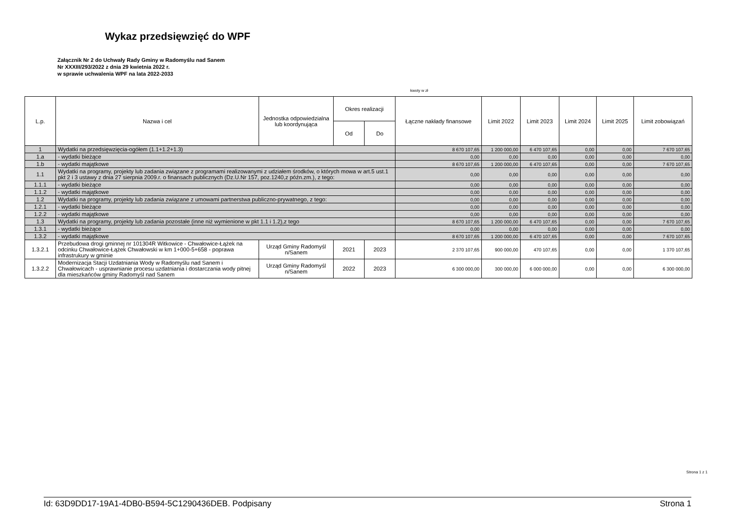Wykaz przedsięwzięć do WPF
Załącznik Nr 2 do Uchwały Rady Gminy w Radomyślu nad Sanem
Nr XXXIII/293/2022 z dnia 29 kwietnia 2022 r.
w sprawie uchwalenia WPF na lata 2022-2033
kwoty w zł
| L.p. | Nazwa i cel | Jednostka odpowiedzialna lub koordynująca | Okres realizacji | | Łączne nakłady finansowe | Limit 2022 | Limit 2023 | Limit 2024 | Limit 2025 | Limit zobowiązań |
| --- | --- | --- | --- | --- | --- | --- | --- | --- | --- | --- |
| | | | Od | Do | | | | | | |
| 1 | Wydatki na przedsięwzięcia-ogółem (1.1+1.2+1.3) | | | | 8 670 107,65 | 1 200 000,00 | 6 470 107,65 | 0,00 | 0,00 | 7 670 107,65 |
| 1.a | - wydatki bieżące | | | | 0,00 | 0,00 | 0,00 | 0,00 | 0,00 | 0,00 |
| 1.b | - wydatki majątkowe | | | | 8 670 107,65 | 1 200 000,00 | 6 470 107,65 | 0,00 | 0,00 | 7 670 107,65 |
| 1.1 | Wydatki na programy, projekty lub zadania związane z programami realizowanymi z udziałem środków, o których mowa w art.5 ust.1 pkt 2 i 3 ustawy z dnia 27 sierpnia 2009.r. o finansach publicznych (Dz.U.Nr 157, poz.1240,z późn.zm.), z tego: | | | | 0,00 | 0,00 | 0,00 | 0,00 | 0,00 | 0,00 |
| 1.1.1 | - wydatki bieżące | | | | 0,00 | 0,00 | 0,00 | 0,00 | 0,00 | 0,00 |
| 1.1.2 | - wydatki majątkowe | | | | 0,00 | 0,00 | 0,00 | 0,00 | 0,00 | 0,00 |
| 1.2 | Wydatki na programy, projekty lub zadania związane z umowami partnerstwa publiczno-prywatnego, z tego: | | | | 0,00 | 0,00 | 0,00 | 0,00 | 0,00 | 0,00 |
| 1.2.1 | - wydatki bieżące | | | | 0,00 | 0,00 | 0,00 | 0,00 | 0,00 | 0,00 |
| 1.2.2 | - wydatki majątkowe | | | | 0,00 | 0,00 | 0,00 | 0,00 | 0,00 | 0,00 |
| 1.3 | Wydatki na programy, projekty lub zadania pozostałe (inne niż wymienione w pkt 1.1 i 1.2),z tego | | | | 8 670 107,65 | 1 200 000,00 | 6 470 107,65 | 0,00 | 0,00 | 7 670 107,65 |
| 1.3.1 | - wydatki bieżące | | | | 0,00 | 0,00 | 0,00 | 0,00 | 0,00 | 0,00 |
| 1.3.2 | - wydatki majątkowe | | | | 8 670 107,65 | 1 200 000,00 | 6 470 107,65 | 0,00 | 0,00 | 7 670 107,65 |
| 1.3.2.1 | Przebudowa drogi gminnej nr 101304R Witkowice - Chwałowice-Łążek na odcinku Chwałowice-Łążek Chwałowski w km 1+000-5+658 - poprawa infrastrukury w gminie | Urząd Gminy Radomyśl n/Sanem | 2021 | 2023 | 2 370 107,65 | 900 000,00 | 470 107,65 | 0,00 | 0,00 | 1 370 107,65 |
| 1.3.2.2 | Modernizacja Stacji Uzdatniania Wody w Radomyślu nad Sanem i Chwałowicach - usprawnianie procesu uzdatniania i dostarczania wody pitnej dla mieszkańców gminy Radomyśl nad Sanem | Urząd Gminy Radomyśl n/Sanem | 2022 | 2023 | 6 300 000,00 | 300 000,00 | 6 000 000,00 | 0,00 | 0,00 | 6 300 000,00 |
Strona 1 z 1
Id: 63D9DD17-19A1-4DB0-B594-5C1290436DEB. Podpisany Strona 1